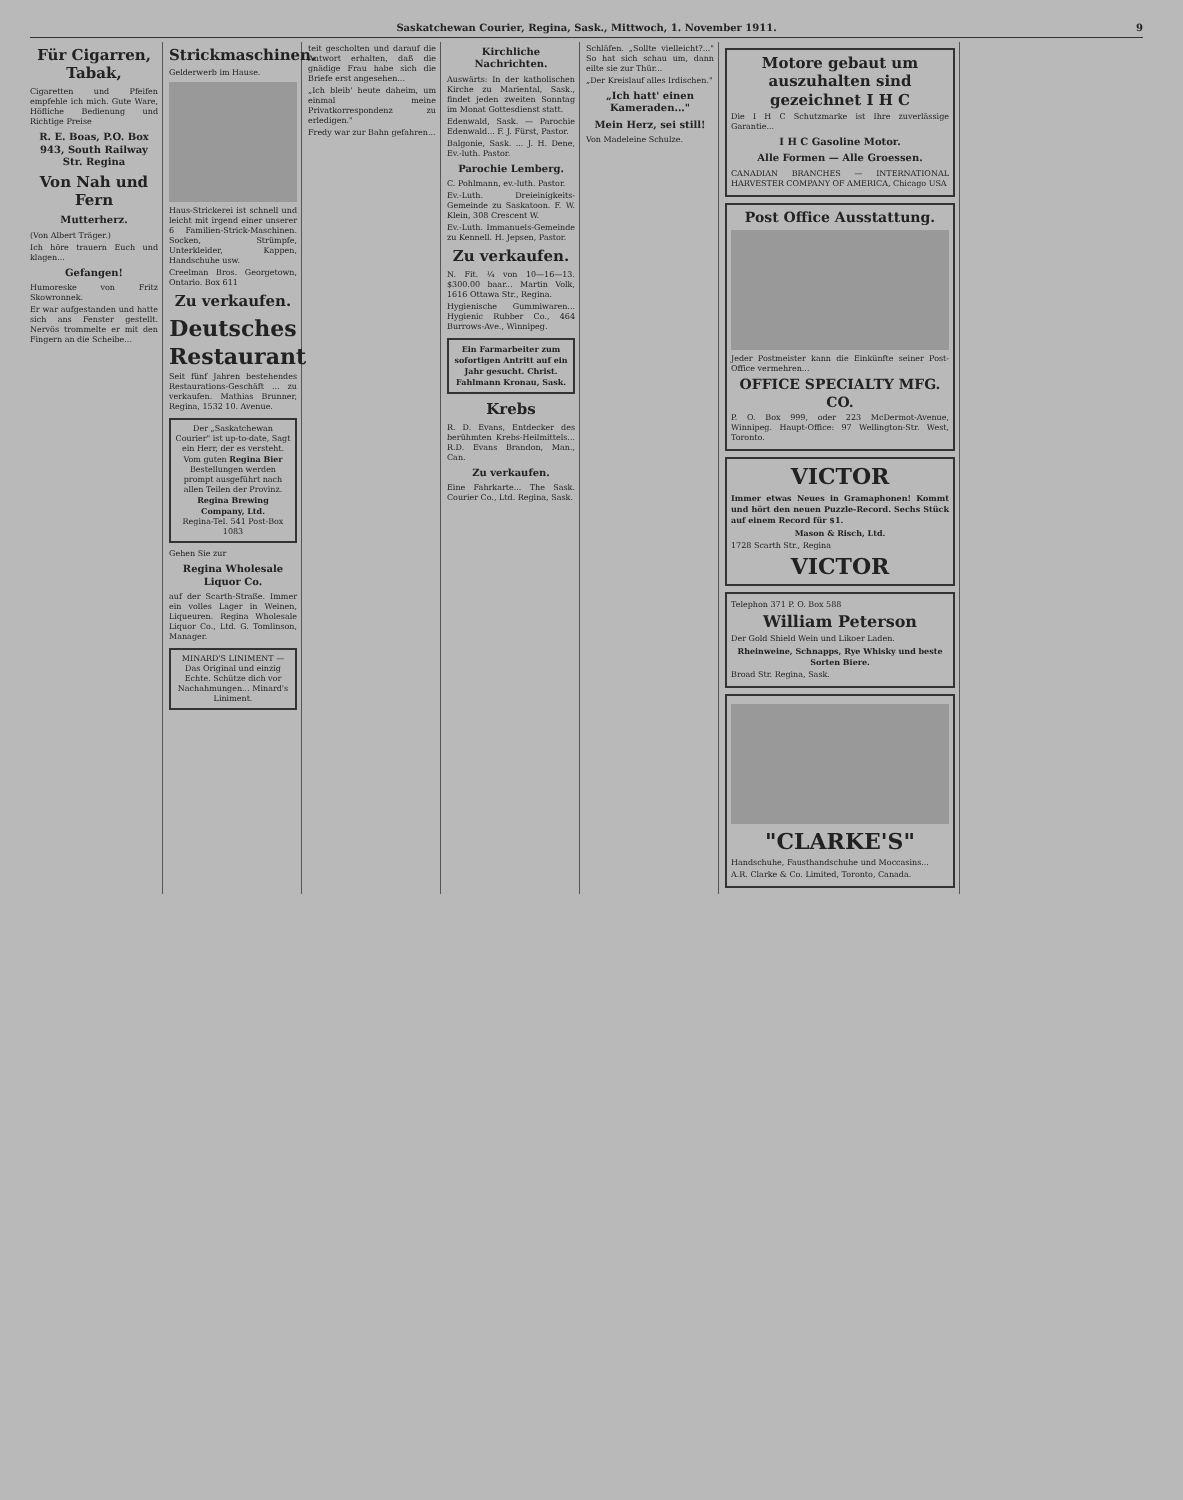Saskatchewan Courier, Regina, Sask., Mittwoch, 1. November 1911. 9
Für Cigarren, Tabak,
Cigaretten und Pfeifen empfehle ich mich. Gute Ware, Höfliche Bedienung und Richtige Preise
R. E. Boas, P.O. Box 943, South Railway Str. Regina
Von Nah und Fern
Mutterherz.
(Von Albert Träger.)
Ich höre trauern Euch und klagen...
Gefangen!
Humoreske von Fritz Skowronnek.
Er war aufgestanden und hatte sich ans Fenster gestellt. Nervös trommelte er mit den Fingern an die Scheibe...
Strickmaschinen.
Gelderwerb im Hause.
Haus-Strickerei ist schnell und leicht mit irgend einer unserer 6 Familien-Strick-Maschinen. Socken, Strümpfe, Unterkleider, Kappen, Handschuhe usw.
Creelman Bros. Georgetown, Ontario. Box 611
Zu verkaufen.
Deutsches Restaurant
Seit fünf Jahren bestehendes Restaurations-Geschäft ... zu verkaufen. Mathias Brunner, Regina, 1532 10. Avenue.
Der „Saskatchewan Courier" ist up-to-date, Sagt ein Herr, der es versteht. Vom guten Regina Bier
Bestellungen werden prompt ausgeführt nach allen Teilen der Provinz.
Regina Brewing Company, Ltd.
Regina-Tel. 541 Post-Box 1083
Gehen Sie zur
Regina Wholesale Liquor Co.
auf der Scarth-Straße. Immer ein volles Lager in Weinen, Liqueuren. Regina Wholesale Liquor Co., Ltd. G. Tomlinson, Manager.
MINARD'S LINIMENT — Das Original und einzig Echte. Schütze dich vor Nachahmungen... Minard's Liniment.
teit gescholten und darauf die Antwort erhalten, daß die gnädige Frau habe sich die Briefe erst angesehen...
„Ich bleib' heute daheim, um einmal meine Privatkorrespondenz zu erledigen."
Fredy war zur Bahn gefahren...
Kirchliche Nachrichten.
Auswärts: In der katholischen Kirche zu Mariental, Sask., findet jeden zweiten Sonntag im Monat Gottesdienst statt.
Edenwald, Sask. — Parochie Edenwald... F. J. Fürst, Pastor.
Balgonie, Sask. ... J. H. Dene, Ev.-luth. Pastor.
Parochie Lemberg.
C. Pohlmann, ev.-luth. Pastor.
Ev.-Luth. Dreieinigkeits-Gemeinde zu Saskatoon. F. W. Klein, 308 Crescent W.
Ev.-Luth. Immanuels-Gemeinde zu Kennell. H. Jepsen, Pastor.
Zu verkaufen.
N. Fit. ¼ von 10—16—13. $300.00 baar... Martin Volk, 1616 Ottawa Str., Regina.
Hygienische Gummiwaren... Hygienic Rubber Co., 464 Burrows-Ave., Winnipeg.
Ein Farmarbeiter zum sofortigen Antritt auf ein Jahr gesucht. Christ. Fahlmann Kronau, Sask.
Krebs
R. D. Evans, Entdecker des berühmten Krebs-Heilmittels... R.D. Evans Brandon, Man., Can.
Zu verkaufen.
Eine Fahrkarte... The Sask. Courier Co., Ltd. Regina, Sask.
Schläfen. „Sollte vielleicht?..." So hat sich schau um, dann eilte sie zur Thür...
„Der Kreislauf alles Irdischen."
„Ich hatt' einen Kameraden..."
Mein Herz, sei still!
Von Madeleine Schulze.
Motore gebaut um auszuhalten sind gezeichnet I H C
Die I H C Schutzmarke ist Ihre zuverlässige Garantie...
I H C Gasoline Motor.
Alle Formen — Alle Groessen.
CANADIAN BRANCHES — INTERNATIONAL HARVESTER COMPANY OF AMERICA, Chicago USA
Post Office Ausstattung.
Jeder Postmeister kann die Einkünfte seiner Post-Office vermehren...
OFFICE SPECIALTY MFG. CO.
P. O. Box 999, oder 223 McDermot-Avenue, Winnipeg. Haupt-Office: 97 Wellington-Str. West, Toronto.
VICTOR
Immer etwas Neues in Gramaphonen! Kommt und hört den neuen Puzzle-Record. Sechs Stück auf einem Record für $1.
Mason & Risch, Ltd.
1728 Scarth Str., Regina
VICTOR
Telephon 371 P. O. Box 588
William Peterson
Der Gold Shield Wein und Likoer Laden.
Rheinweine, Schnapps, Rye Whisky und beste Sorten Biere.
Broad Str. Regina, Sask.
"CLARKE'S"
Handschuhe, Fausthandschuhe und Moccasins...
A.R. Clarke & Co. Limited, Toronto, Canada.